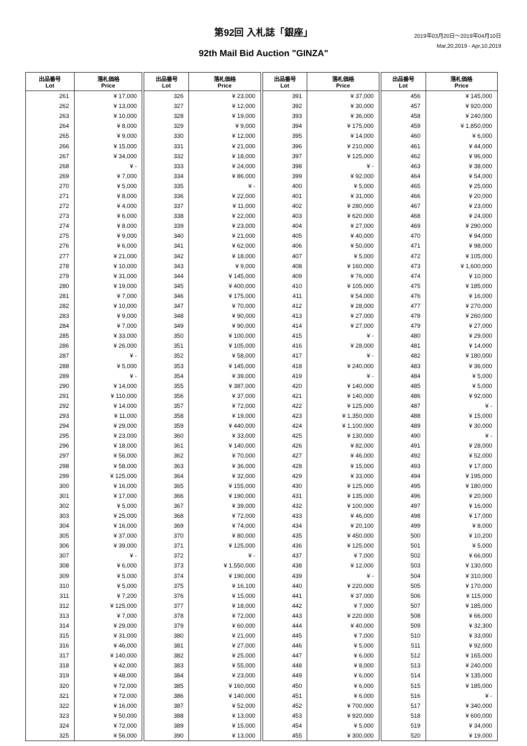第92回 入札誌「銀座」
92th Mail Bid Auction "GINZA"
2019年03月20日～2019年04月10日
Mar,20,2019 - Apr,10,2019
| 出品番号 Lot | 落札価格 Price |
| --- | --- |
| 261 | ¥ 17,000 |
| 262 | ¥ 13,000 |
| 263 | ¥ 10,000 |
| 264 | ¥ 8,000 |
| 265 | ¥ 9,000 |
| 266 | ¥ 15,000 |
| 267 | ¥ 34,000 |
| 268 | ¥ - |
| 269 | ¥ 7,000 |
| 270 | ¥ 5,000 |
| 271 | ¥ 8,000 |
| 272 | ¥ 4,000 |
| 273 | ¥ 6,000 |
| 274 | ¥ 8,000 |
| 275 | ¥ 9,000 |
| 276 | ¥ 6,000 |
| 277 | ¥ 21,000 |
| 278 | ¥ 10,000 |
| 279 | ¥ 31,000 |
| 280 | ¥ 19,000 |
| 281 | ¥ 7,000 |
| 282 | ¥ 10,000 |
| 283 | ¥ 9,000 |
| 284 | ¥ 7,000 |
| 285 | ¥ 33,000 |
| 286 | ¥ 26,000 |
| 287 | ¥ - |
| 288 | ¥ 5,000 |
| 289 | ¥ - |
| 290 | ¥ 14,000 |
| 291 | ¥ 110,000 |
| 292 | ¥ 14,000 |
| 293 | ¥ 11,000 |
| 294 | ¥ 29,000 |
| 295 | ¥ 23,000 |
| 296 | ¥ 18,000 |
| 297 | ¥ 56,000 |
| 298 | ¥ 58,000 |
| 299 | ¥ 125,000 |
| 300 | ¥ 16,000 |
| 301 | ¥ 17,000 |
| 302 | ¥ 5,000 |
| 303 | ¥ 25,000 |
| 304 | ¥ 16,000 |
| 305 | ¥ 37,000 |
| 306 | ¥ 39,000 |
| 307 | ¥ - |
| 308 | ¥ 6,000 |
| 309 | ¥ 5,000 |
| 310 | ¥ 5,000 |
| 311 | ¥ 7,200 |
| 312 | ¥ 125,000 |
| 313 | ¥ 7,000 |
| 314 | ¥ 29,000 |
| 315 | ¥ 31,000 |
| 316 | ¥ 46,000 |
| 317 | ¥ 140,000 |
| 318 | ¥ 42,000 |
| 319 | ¥ 48,000 |
| 320 | ¥ 72,000 |
| 321 | ¥ 72,000 |
| 322 | ¥ 16,000 |
| 323 | ¥ 50,000 |
| 324 | ¥ 72,000 |
| 325 | ¥ 56,000 |
| 出品番号 Lot | 落札価格 Price |
| --- | --- |
| 326 | ¥ 23,000 |
| 327 | ¥ 12,000 |
| 328 | ¥ 19,000 |
| 329 | ¥ 9,000 |
| 330 | ¥ 12,000 |
| 331 | ¥ 21,000 |
| 332 | ¥ 18,000 |
| 333 | ¥ 24,000 |
| 334 | ¥ 86,000 |
| 335 | ¥ - |
| 336 | ¥ 22,000 |
| 337 | ¥ 11,000 |
| 338 | ¥ 22,000 |
| 339 | ¥ 23,000 |
| 340 | ¥ 21,000 |
| 341 | ¥ 62,000 |
| 342 | ¥ 18,000 |
| 343 | ¥ 9,000 |
| 344 | ¥ 145,000 |
| 345 | ¥ 400,000 |
| 346 | ¥ 175,000 |
| 347 | ¥ 70,000 |
| 348 | ¥ 90,000 |
| 349 | ¥ 90,000 |
| 350 | ¥ 100,000 |
| 351 | ¥ 105,000 |
| 352 | ¥ 58,000 |
| 353 | ¥ 145,000 |
| 354 | ¥ 39,000 |
| 355 | ¥ 387,000 |
| 356 | ¥ 37,000 |
| 357 | ¥ 72,000 |
| 358 | ¥ 19,000 |
| 359 | ¥ 440,000 |
| 360 | ¥ 33,000 |
| 361 | ¥ 140,000 |
| 362 | ¥ 70,000 |
| 363 | ¥ 36,000 |
| 364 | ¥ 32,000 |
| 365 | ¥ 155,000 |
| 366 | ¥ 190,000 |
| 367 | ¥ 39,000 |
| 368 | ¥ 72,000 |
| 369 | ¥ 74,000 |
| 370 | ¥ 80,000 |
| 371 | ¥ 125,000 |
| 372 | ¥ - |
| 373 | ¥ 1,550,000 |
| 374 | ¥ 190,000 |
| 375 | ¥ 16,100 |
| 376 | ¥ 15,000 |
| 377 | ¥ 18,000 |
| 378 | ¥ 72,000 |
| 379 | ¥ 60,000 |
| 380 | ¥ 21,000 |
| 381 | ¥ 27,000 |
| 382 | ¥ 25,000 |
| 383 | ¥ 55,000 |
| 384 | ¥ 23,000 |
| 385 | ¥ 160,000 |
| 386 | ¥ 140,000 |
| 387 | ¥ 52,000 |
| 388 | ¥ 13,000 |
| 389 | ¥ 15,000 |
| 390 | ¥ 13,000 |
| 出品番号 Lot | 落札価格 Price |
| --- | --- |
| 391 | ¥ 37,000 |
| 392 | ¥ 30,000 |
| 393 | ¥ 36,000 |
| 394 | ¥ 175,000 |
| 395 | ¥ 14,000 |
| 396 | ¥ 210,000 |
| 397 | ¥ 125,000 |
| 398 | ¥ - |
| 399 | ¥ 92,000 |
| 400 | ¥ 5,000 |
| 401 | ¥ 31,000 |
| 402 | ¥ 280,000 |
| 403 | ¥ 620,000 |
| 404 | ¥ 27,000 |
| 405 | ¥ 40,000 |
| 406 | ¥ 50,000 |
| 407 | ¥ 5,000 |
| 408 | ¥ 160,000 |
| 409 | ¥ 76,000 |
| 410 | ¥ 105,000 |
| 411 | ¥ 54,000 |
| 412 | ¥ 28,000 |
| 413 | ¥ 27,000 |
| 414 | ¥ 27,000 |
| 415 | ¥ - |
| 416 | ¥ 28,000 |
| 417 | ¥ - |
| 418 | ¥ 240,000 |
| 419 | ¥ - |
| 420 | ¥ 140,000 |
| 421 | ¥ 140,000 |
| 422 | ¥ 125,000 |
| 423 | ¥ 1,350,000 |
| 424 | ¥ 1,100,000 |
| 425 | ¥ 130,000 |
| 426 | ¥ 82,000 |
| 427 | ¥ 46,000 |
| 428 | ¥ 15,000 |
| 429 | ¥ 33,000 |
| 430 | ¥ 125,000 |
| 431 | ¥ 135,000 |
| 432 | ¥ 100,000 |
| 433 | ¥ 46,000 |
| 434 | ¥ 20,100 |
| 435 | ¥ 450,000 |
| 436 | ¥ 125,000 |
| 437 | ¥ 7,000 |
| 438 | ¥ 12,000 |
| 439 | ¥ - |
| 440 | ¥ 220,000 |
| 441 | ¥ 37,000 |
| 442 | ¥ 7,000 |
| 443 | ¥ 220,000 |
| 444 | ¥ 40,000 |
| 445 | ¥ 7,000 |
| 446 | ¥ 5,000 |
| 447 | ¥ 6,000 |
| 448 | ¥ 8,000 |
| 449 | ¥ 6,000 |
| 450 | ¥ 6,000 |
| 451 | ¥ 6,000 |
| 452 | ¥ 700,000 |
| 453 | ¥ 920,000 |
| 454 | ¥ 5,000 |
| 455 | ¥ 300,000 |
| 出品番号 Lot | 落札価格 Price |
| --- | --- |
| 456 | ¥ 145,000 |
| 457 | ¥ 920,000 |
| 458 | ¥ 240,000 |
| 459 | ¥ 1,850,000 |
| 460 | ¥ 6,000 |
| 461 | ¥ 44,000 |
| 462 | ¥ 96,000 |
| 463 | ¥ 38,000 |
| 464 | ¥ 54,000 |
| 465 | ¥ 25,000 |
| 466 | ¥ 20,000 |
| 467 | ¥ 23,000 |
| 468 | ¥ 24,000 |
| 469 | ¥ 290,000 |
| 470 | ¥ 94,000 |
| 471 | ¥ 98,000 |
| 472 | ¥ 105,000 |
| 473 | ¥ 1,600,000 |
| 474 | ¥ 10,000 |
| 475 | ¥ 185,000 |
| 476 | ¥ 16,000 |
| 477 | ¥ 270,000 |
| 478 | ¥ 260,000 |
| 479 | ¥ 27,000 |
| 480 | ¥ 29,000 |
| 481 | ¥ 14,000 |
| 482 | ¥ 180,000 |
| 483 | ¥ 36,000 |
| 484 | ¥ 5,000 |
| 485 | ¥ 5,000 |
| 486 | ¥ 92,000 |
| 487 | ¥ - |
| 488 | ¥ 15,000 |
| 489 | ¥ 30,000 |
| 490 | ¥ - |
| 491 | ¥ 28,000 |
| 492 | ¥ 52,000 |
| 493 | ¥ 17,000 |
| 494 | ¥ 195,000 |
| 495 | ¥ 180,000 |
| 496 | ¥ 20,000 |
| 497 | ¥ 16,000 |
| 498 | ¥ 17,000 |
| 499 | ¥ 8,000 |
| 500 | ¥ 10,200 |
| 501 | ¥ 5,000 |
| 502 | ¥ 66,000 |
| 503 | ¥ 130,000 |
| 504 | ¥ 310,000 |
| 505 | ¥ 170,000 |
| 506 | ¥ 115,000 |
| 507 | ¥ 185,000 |
| 508 | ¥ 66,000 |
| 509 | ¥ 32,300 |
| 510 | ¥ 33,000 |
| 511 | ¥ 92,000 |
| 512 | ¥ 165,000 |
| 513 | ¥ 240,000 |
| 514 | ¥ 135,000 |
| 515 | ¥ 185,000 |
| 516 | ¥ - |
| 517 | ¥ 340,000 |
| 518 | ¥ 600,000 |
| 519 | ¥ 34,000 |
| 520 | ¥ 19,000 |